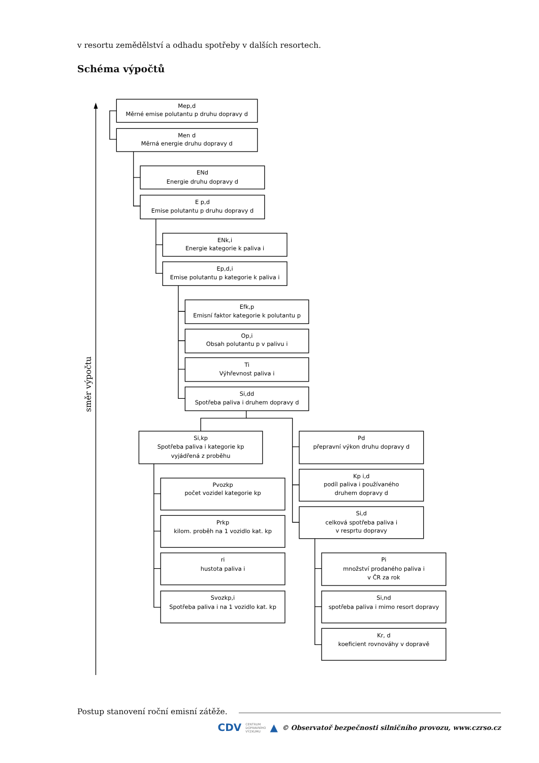v resortu zemědělství a odhadu spotřeby v dalších resortech.
Schéma výpočtů
Mep,d
Měrné emise polutantu p druhu dopravy d
Men d
Měrná energie druhu dopravy d
ENd
Energie druhu dopravy d
E p,d
Emise polutantu p druhu dopravy d
ENk,i
Energie kategorie k paliva i
Ep,d,i
Emise polutantu p kategorie k paliva i
Efk,p
Emisní faktor kategorie k polutantu p
Op,i
Obsah polutantu p v palivu i
Ti
Výhřevnost paliva i
Si,dd
Spotřeba paliva i druhem dopravy d
Si,kp
Spotřeba paliva i kategorie kp
vyjádřená z proběhu
Pd
přepravní výkon druhu dopravy d
Kp i,d
podíl paliva i používaného
druhem dopravy d
Si,d
celková spotřeba paliva i
v resprtu dopravy
Pvozkp
počet vozidel kategorie kp
Prkp
kilom. proběh na 1 vozidlo kat. kp
ri
hustota paliva i
Svozkp,i
Spotřeba paliva i na 1 vozidlo kat. kp
Pi
množství prodaného paliva i
v ČR za rok
Si,nd
spotřeba paliva i mimo resort dopravy
Kr, d
koeficient rovnováhy v dopravě
směr výpočtu
Postup stanovení roční emisní zátěže.
CDV CENTRUM
DOPRAVNÍHO
VÝZKUMU ▲ © Observatoř bezpečnosti silničního provozu, www.czrso.cz